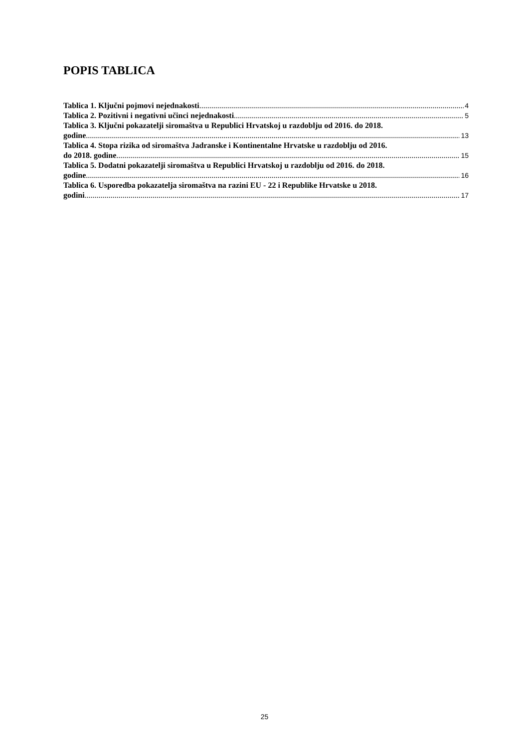POPIS TABLICA
Tablica 1. Ključni pojmovi nejednakosti 4
Tablica 2. Pozitivni i negativni učinci nejednakosti 5
Tablica 3. Ključni pokazatelji siromaštva u Republici Hrvatskoj u razdoblju od 2016. do 2018.
godine 13
Tablica 4. Stopa rizika od siromaštva Jadranske i Kontinentalne Hrvatske u razdoblju od 2016.
do 2018. godine 15
Tablica 5. Dodatni pokazatelji siromaštva u Republici Hrvatskoj u razdoblju od 2016. do 2018.
godine 16
Tablica 6. Usporedba pokazatelja siromaštva na razini EU - 22 i Republike Hrvatske u 2018.
godini 17
25